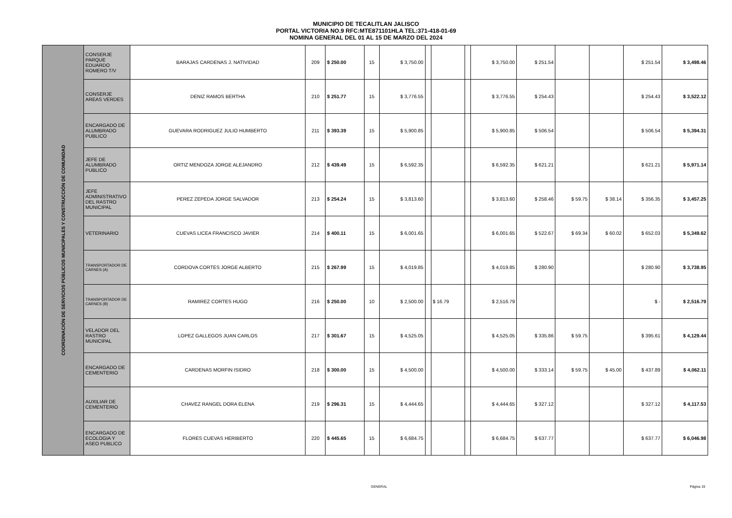MUNICIPIO DE TECALITLAN JALISCO
PORTAL VICTORIA NO.9 RFC:MTE871101HLA TEL:371-418-01-69
NOMINA GENERAL DEL 01 AL 15 DE MARZO DEL 2024
| COORDINACIÓN DE SERVICIOS PÚBLICOS MUNICIPALES Y CONSTRUCCIÓN DE COMUNIDAD | CONSERJE PARQUE EDUARDO ROMERO T/V | BARAJAS CARDENAS J. NATIVIDAD | 209 | $ 250.00 | 15 | $ 3,750.00 | | | | $ 3,750.00 | $ 251.54 | | | $ 251.54 | $ 3,498.46 |
| | CONSERJE AREAS VERDES | DENIZ RAMOS BERTHA | 210 | $ 251.77 | 15 | $ 3,776.55 | | | | $ 3,776.55 | $ 254.43 | | | $ 254.43 | $ 3,522.12 |
| | ENCARGADO DE ALUMBRADO PUBLICO | GUEVARA RODRIGUEZ JULIO HUMBERTO | 211 | $ 393.39 | 15 | $ 5,900.85 | | | | $ 5,900.85 | $ 506.54 | | | $ 506.54 | $ 5,394.31 |
| | JEFE DE ALUMBRADO PUBLICO | ORTIZ MENDOZA JORGE ALEJANDRO | 212 | $ 439.49 | 15 | $ 6,592.35 | | | | $ 6,592.35 | $ 621.21 | | | $ 621.21 | $ 5,971.14 |
| | JEFE ADMINISTRATIVO DEL RASTRO MUNICIPAL | PEREZ ZEPEDA JORGE SALVADOR | 213 | $ 254.24 | 15 | $ 3,813.60 | | | | $ 3,813.60 | $ 258.46 | $ 59.75 | $ 38.14 | $ 356.35 | $ 3,457.25 |
| | VETERINARIO | CUEVAS LICEA FRANCISCO JAVIER | 214 | $ 400.11 | 15 | $ 6,001.65 | | | | $ 6,001.65 | $ 522.67 | $ 69.34 | $ 60.02 | $ 652.03 | $ 5,349.62 |
| | TRANSPORTADOR DE CARNES (A) | CORDOVA CORTES JORGE ALBERTO | 215 | $ 267.99 | 15 | $ 4,019.85 | | | | $ 4,019.85 | $ 280.90 | | | $ 280.90 | $ 3,738.95 |
| | TRANSPORTADOR DE CARNES (B) | RAMIREZ CORTES HUGO | 216 | $ 250.00 | 10 | $ 2,500.00 | | $ 16.79 | | $ 2,516.79 | | | | $ - | $ 2,516.79 |
| | VELADOR DEL RASTRO MUNICIPAL | LOPEZ GALLEGOS JUAN CARLOS | 217 | $ 301.67 | 15 | $ 4,525.05 | | | | $ 4,525.05 | $ 335.86 | $ 59.75 | | $ 395.61 | $ 4,129.44 |
| | ENCARGADO DE CEMENTERIO | CARDENAS MORFIN ISIDRO | 218 | $ 300.00 | 15 | $ 4,500.00 | | | | $ 4,500.00 | $ 333.14 | $ 59.75 | $ 45.00 | $ 437.89 | $ 4,062.11 |
| | AUXILIAR DE CEMENTERIO | CHAVEZ RANGEL DORA ELENA | 219 | $ 296.31 | 15 | $ 4,444.65 | | | | $ 4,444.65 | $ 327.12 | | | $ 327.12 | $ 4,117.53 |
| | ENCARGADO DE ECOLOGIA Y ASEO PUBLICO | FLORES CUEVAS HERIBERTO | 220 | $ 445.65 | 15 | $ 6,684.75 | | | | $ 6,684.75 | $ 637.77 | | | $ 637.77 | $ 6,046.98 |
GENERAL Página 19